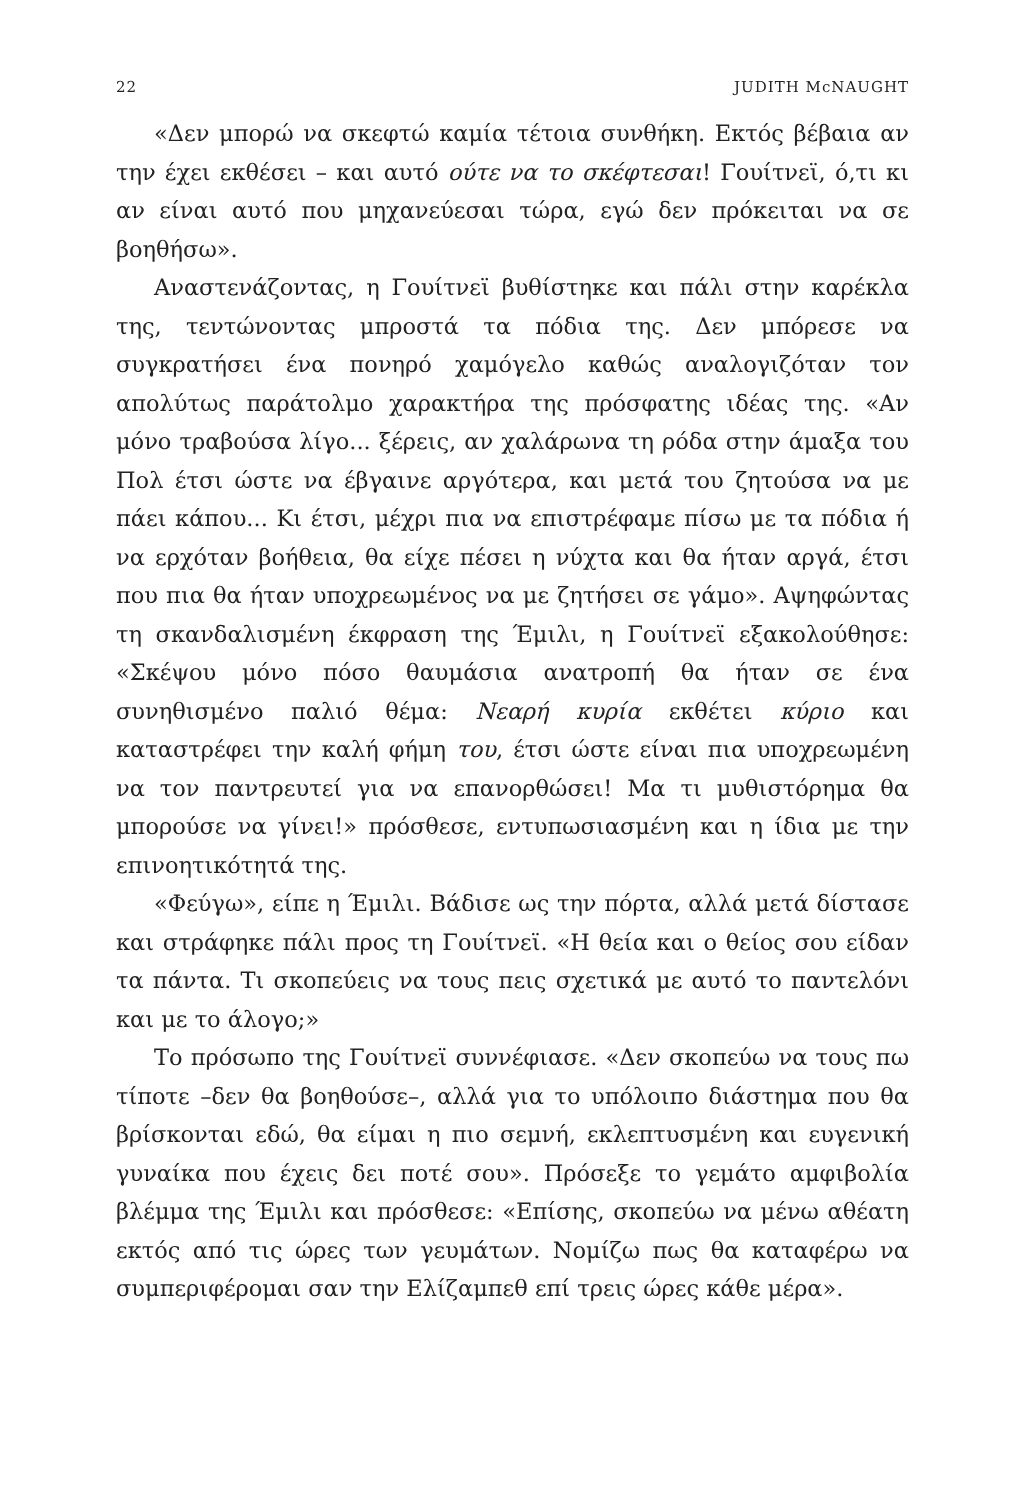22 JUDITH McNAUGHT
«Δεν μπορώ να σκεφτώ καμία τέτοια συνθήκη. Εκτός βέβαια αν την έχει εκθέσει – και αυτό ούτε να το σκέφτεσαι! Γουίτνεϊ, ό,τι κι αν είναι αυτό που μηχανεύεσαι τώρα, εγώ δεν πρόκειται να σε βοηθήσω».
Αναστενάζοντας, η Γουίτνεϊ βυθίστηκε και πάλι στην καρέκλα της, τεντώνοντας μπροστά τα πόδια της. Δεν μπόρεσε να συγκρατήσει ένα πονηρό χαμόγελο καθώς αναλογιζόταν τον απολύτως παράτολμο χαρακτήρα της πρόσφατης ιδέας της. «Αν μόνο τραβούσα λίγο... ξέρεις, αν χαλάρωνα τη ρόδα στην άμαξα του Πολ έτσι ώστε να έβγαινε αργότερα, και μετά του ζητούσα να με πάει κάπου... Κι έτσι, μέχρι πια να επιστρέφαμε πίσω με τα πόδια ή να ερχόταν βοήθεια, θα είχε πέσει η νύχτα και θα ήταν αργά, έτσι που πια θα ήταν υποχρεωμένος να με ζητήσει σε γάμο». Αψηφώντας τη σκανδαλισμένη έκφραση της Έμιλι, η Γουίτνεϊ εξακολούθησε: «Σκέψου μόνο πόσο θαυμάσια ανατροπή θα ήταν σε ένα συνηθισμένο παλιό θέμα: Νεαρή κυρία εκθέτει κύριο και καταστρέφει την καλή φήμη του, έτσι ώστε είναι πια υποχρεωμένη να τον παντρευτεί για να επανορθώσει! Μα τι μυθιστόρημα θα μπορούσε να γίνει!» πρόσθεσε, εντυπωσιασμένη και η ίδια με την επινοητικότητά της.
«Φεύγω», είπε η Έμιλι. Βάδισε ως την πόρτα, αλλά μετά δίστασε και στράφηκε πάλι προς τη Γουίτνεϊ. «Η θεία και ο θείος σου είδαν τα πάντα. Τι σκοπεύεις να τους πεις σχετικά με αυτό το παντελόνι και με το άλογο;»
Το πρόσωπο της Γουίτνεϊ συννέφιασε. «Δεν σκοπεύω να τους πω τίποτε –δεν θα βοηθούσε–, αλλά για το υπόλοιπο διάστημα που θα βρίσκονται εδώ, θα είμαι η πιο σεμνή, εκλεπτυσμένη και ευγενική γυναίκα που έχεις δει ποτέ σου». Πρόσεξε το γεμάτο αμφιβολία βλέμμα της Έμιλι και πρόσθεσε: «Επίσης, σκοπεύω να μένω αθέατη εκτός από τις ώρες των γευμάτων. Νομίζω πως θα καταφέρω να συμπεριφέρομαι σαν την Ελίζαμπεθ επί τρεις ώρες κάθε μέρα».